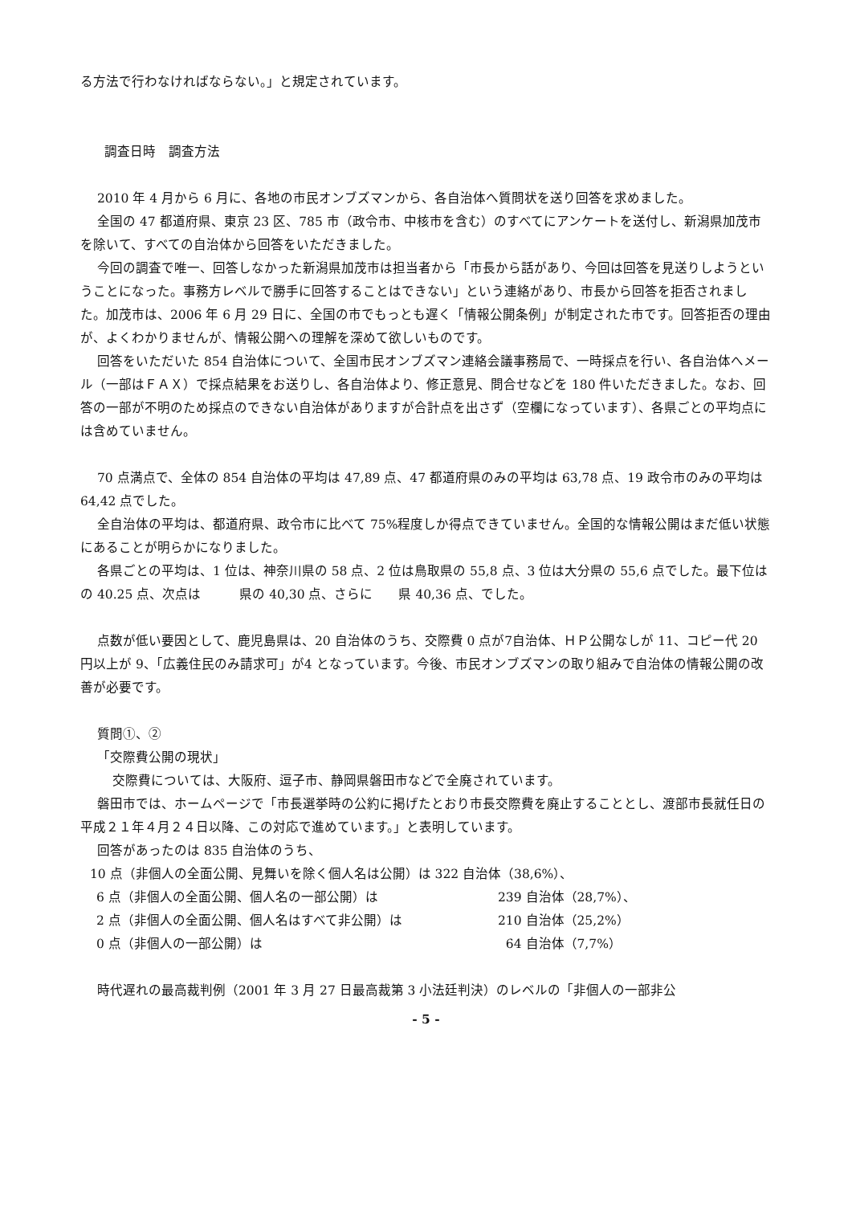る方法で行わなければならない。」と規定されています。
調査日時　調査方法
2010 年 4 月から 6 月に、各地の市民オンブズマンから、各自治体へ質問状を送り回答を求めました。
全国の 47 都道府県、東京 23 区、785 市（政令市、中核市を含む）のすべてにアンケートを送付し、新潟県加茂市を除いて、すべての自治体から回答をいただきました。
今回の調査で唯一、回答しなかった新潟県加茂市は担当者から「市長から話があり、今回は回答を見送りしようということになった。事務方レベルで勝手に回答することはできない」という連絡があり、市長から回答を拒否されました。加茂市は、2006 年 6 月 29 日に、全国の市でもっとも遅く「情報公開条例」が制定された市です。回答拒否の理由が、よくわかりませんが、情報公開への理解を深めて欲しいものです。
回答をいただいた 854 自治体について、全国市民オンブズマン連絡会議事務局で、一時採点を行い、各自治体へメール（一部はＦＡＸ）で採点結果をお送りし、各自治体より、修正意見、問合せなどを 180 件いただきました。なお、回答の一部が不明のため採点のできない自治体がありますが合計点を出さず（空欄になっています）、各県ごとの平均点には含めていません。
70 点満点で、全体の 854 自治体の平均は 47,89 点、47 都道府県のみの平均は 63,78 点、19 政令市のみの平均は 64,42 点でした。
全自治体の平均は、都道府県、政令市に比べて 75%程度しか得点できていません。全国的な情報公開はまだ低い状態にあることが明らかになりました。
各県ごとの平均は、1 位は、神奈川県の 58 点、2 位は鳥取県の 55,8 点、3 位は大分県の 55,6 点でした。最下位は　　　の 40.25 点、次点は　　　県の 40,30 点、さらに　　県 40,36 点、でした。
点数が低い要因として、鹿児島県は、20 自治体のうち、交際費 0 点が7自治体、ＨＰ公開なしが 11、コピー代 20 円以上が 9、「広義住民のみ請求可」が4 となっています。今後、市民オンブズマンの取り組みで自治体の情報公開の改善が必要です。
質問①、②
「交際費公開の現状」
交際費については、大阪府、逗子市、静岡県磐田市などで全廃されています。
磐田市では、ホームページで「市長選挙時の公約に掲げたとおり市長交際費を廃止することとし、渡部市長就任日の平成２１年４月２４日以降、この対応で進めています。」と表明しています。
回答があったのは 835 自治体のうち、
10 点（非個人の全面公開、見舞いを除く個人名は公開）は 322 自治体（38,6%）、
6 点（非個人の全面公開、個人名の一部公開）は 239 自治体（28,7%）、
2 点（非個人の全面公開、個人名はすべて非公開）は 210 自治体（25,2%）
0 点（非個人の一部公開）は 64 自治体（7,7%）
時代遅れの最高裁判例（2001 年 3 月 27 日最高裁第 3 小法廷判決）のレベルの「非個人の一部非公
- 5 -